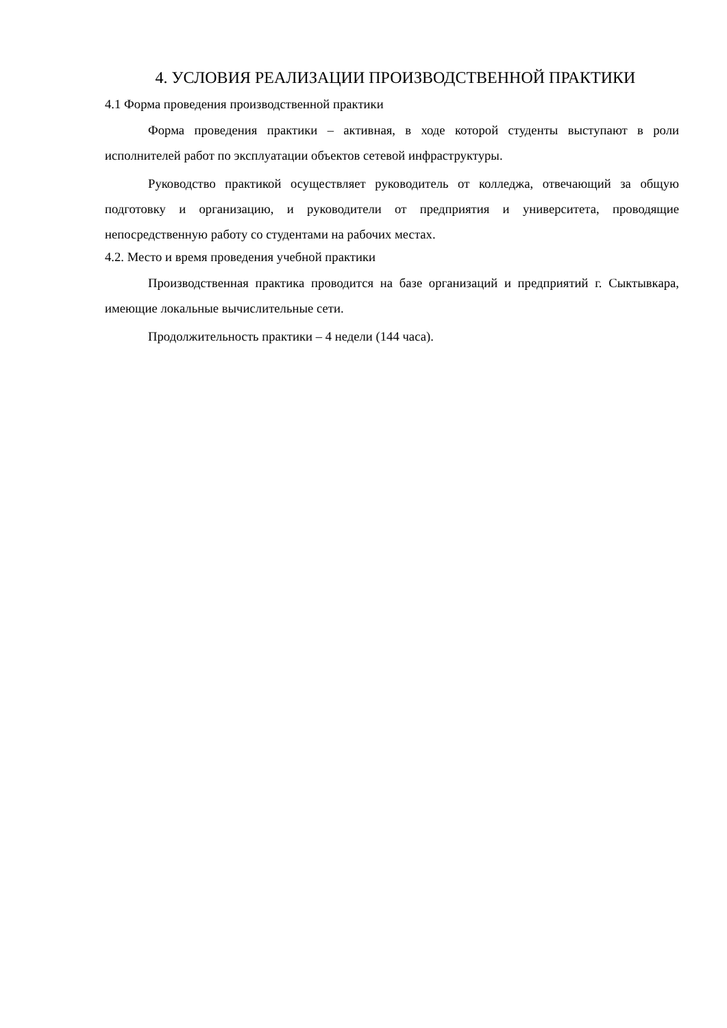4. УСЛОВИЯ РЕАЛИЗАЦИИ ПРОИЗВОДСТВЕННОЙ ПРАКТИКИ
4.1 Форма проведения производственной практики
Форма проведения практики – активная, в ходе которой студенты выступают в роли исполнителей работ по эксплуатации объектов сетевой инфраструктуры.
Руководство практикой осуществляет руководитель от колледжа, отвечающий за общую подготовку и организацию, и руководители от предприятия и университета, проводящие непосредственную работу со студентами на рабочих местах.
4.2. Место и время проведения учебной практики
Производственная практика проводится на базе организаций и предприятий г. Сыктывкара, имеющие локальные вычислительные сети.
Продолжительность практики – 4 недели (144 часа).